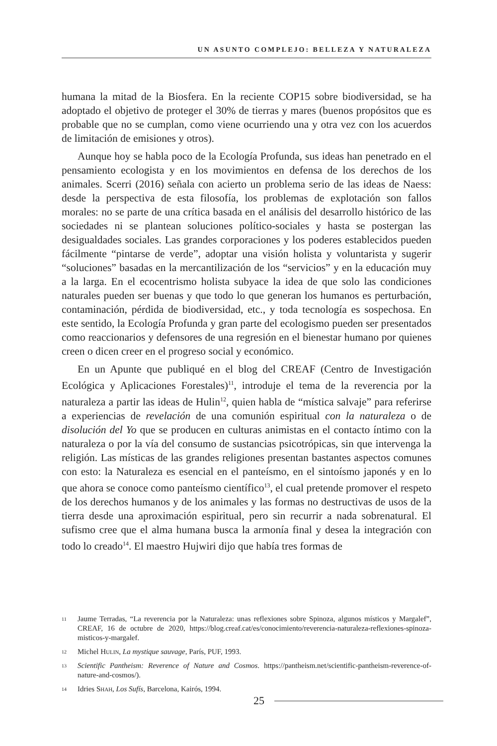UN ASUNTO COMPLEJO: BELLEZA Y NATURALEZA
humana la mitad de la Biosfera. En la reciente COP15 sobre biodiversidad, se ha adoptado el objetivo de proteger el 30% de tierras y mares (buenos propósitos que es probable que no se cumplan, como viene ocurriendo una y otra vez con los acuerdos de limitación de emisiones y otros).
Aunque hoy se habla poco de la Ecología Profunda, sus ideas han penetrado en el pensamiento ecologista y en los movimientos en defensa de los derechos de los animales. Scerri (2016) señala con acierto un problema serio de las ideas de Naess: desde la perspectiva de esta filosofía, los problemas de explotación son fallos morales: no se parte de una crítica basada en el análisis del desarrollo histórico de las sociedades ni se plantean soluciones político-sociales y hasta se postergan las desigualdades sociales. Las grandes corporaciones y los poderes establecidos pueden fácilmente “pintarse de verde”, adoptar una visión holista y voluntarista y sugerir “soluciones” basadas en la mercantilización de los “servicios” y en la educación muy a la larga. En el ecocentrismo holista subyace la idea de que solo las condiciones naturales pueden ser buenas y que todo lo que generan los humanos es perturbación, contaminación, pérdida de biodiversidad, etc., y toda tecnología es sospechosa. En este sentido, la Ecología Profunda y gran parte del ecologismo pueden ser presentados como reaccionarios y defensores de una regresión en el bienestar humano por quienes creen o dicen creer en el progreso social y económico.
En un Apunte que publiqué en el blog del CREAF (Centro de Investigación Ecológica y Aplicaciones Forestales)<sup>11</sup>, introduje el tema de la reverencia por la naturaleza a partir las ideas de Hulin<sup>12</sup>, quien habla de “mística salvaje” para referirse a experiencias de revelación de una comunión espiritual con la naturaleza o de disolución del Yo que se producen en culturas animistas en el contacto íntimo con la naturaleza o por la vía del consumo de sustancias psicotrópicas, sin que intervenga la religión. Las místicas de las grandes religiones presentan bastantes aspectos comunes con esto: la Naturaleza es esencial en el panteísmo, en el sintoísmo japonés y en lo que ahora se conoce como panteísmo científico<sup>13</sup>, el cual pretende promover el respeto de los derechos humanos y de los animales y las formas no destructivas de usos de la tierra desde una aproximación espiritual, pero sin recurrir a nada sobrenatural. El sufismo cree que el alma humana busca la armonía final y desea la integración con todo lo creado<sup>14</sup>. El maestro Hujwiri dijo que había tres formas de
<sup>11</sup> Jaume Terradas, “La reverencia por la Naturaleza: unas reflexiones sobre Spinoza, algunos místicos y Margalef”, CREAF, 16 de octubre de 2020, https://blog.creaf.cat/es/conocimiento/reverencia-naturaleza-reflexiones-spinoza-misticos-y-margalef.
<sup>12</sup> Michel Hulin, La mystique sauvage, París, PUF, 1993.
<sup>13</sup> Scientific Pantheism: Reverence of Nature and Cosmos. https://pantheism.net/scientific-pantheism-reverence-of-nature-and-cosmos/).
<sup>14</sup> Idries Shah, Los Sufís, Barcelona, Kairós, 1994.
25